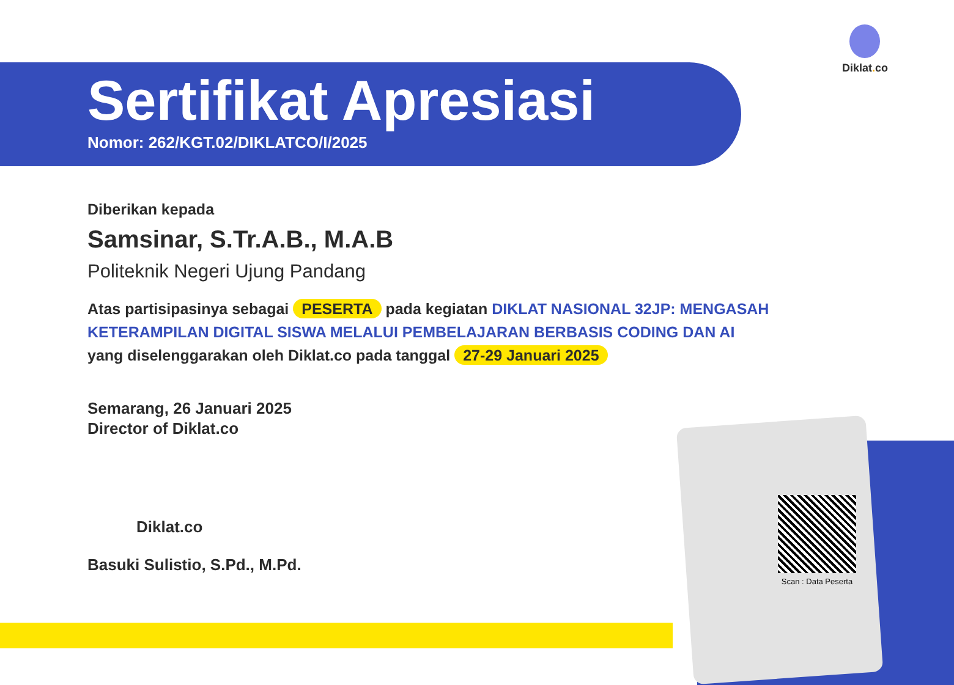Diklat. co
Sertifikat Apresiasi
Nomor: 262/KGT.02/DIKLATCO/I/2025
Diberikan kepada
Samsinar, S.Tr.A.B., M.A.B
Politeknik Negeri Ujung Pandang
Atas partisipasinya sebagai PESERTA pada kegiatan DIKLAT NASIONAL 32JP: MENGASAH KETERAMPILAN DIGITAL SISWA MELALUI PEMBELAJARAN BERBASIS CODING DAN AI
yang diselenggarakan oleh Diklat.co pada tanggal 27-29 Januari 2025
Semarang, 26 Januari 2025
Director of Diklat.co
Diklat.co
Basuki Sulistio, S.Pd., M.Pd.
Scan : Data Peserta